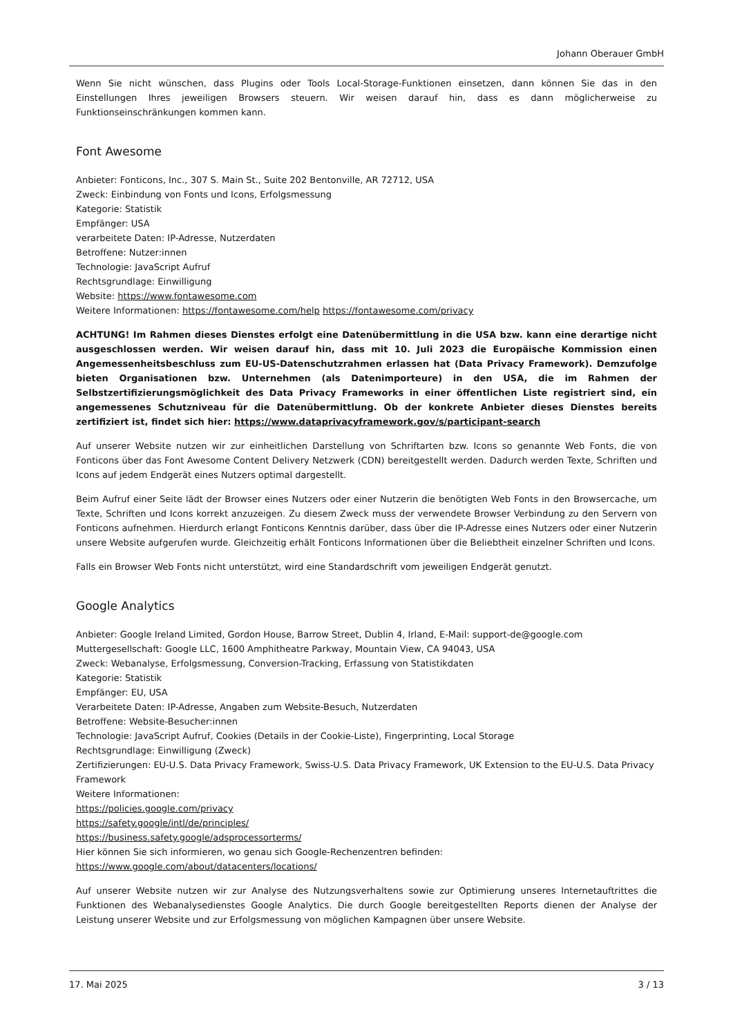Johann Oberauer GmbH
Wenn Sie nicht wünschen, dass Plugins oder Tools Local-Storage-Funktionen einsetzen, dann können Sie das in den Einstellungen Ihres jeweiligen Browsers steuern. Wir weisen darauf hin, dass es dann möglicherweise zu Funktionseinschränkungen kommen kann.
Font Awesome
Anbieter: Fonticons, Inc., 307 S. Main St., Suite 202 Bentonville, AR 72712, USA
Zweck: Einbindung von Fonts und Icons, Erfolgsmessung
Kategorie: Statistik
Empfänger: USA
verarbeitete Daten: IP-Adresse, Nutzerdaten
Betroffene: Nutzer:innen
Technologie: JavaScript Aufruf
Rechtsgrundlage: Einwilligung
Website: https://www.fontawesome.com
Weitere Informationen: https://fontawesome.com/help https://fontawesome.com/privacy
ACHTUNG! Im Rahmen dieses Dienstes erfolgt eine Datenübermittlung in die USA bzw. kann eine derartige nicht ausgeschlossen werden. Wir weisen darauf hin, dass mit 10. Juli 2023 die Europäische Kommission einen Angemessenheitsbeschluss zum EU-US-Datenschutzrahmen erlassen hat (Data Privacy Framework). Demzufolge bieten Organisationen bzw. Unternehmen (als Datenimporteure) in den USA, die im Rahmen der Selbstzertifizierungsmöglichkeit des Data Privacy Frameworks in einer öffentlichen Liste registriert sind, ein angemessenes Schutzniveau für die Datenübermittlung. Ob der konkrete Anbieter dieses Dienstes bereits zertifiziert ist, findet sich hier: https://www.dataprivacyframework.gov/s/participant-search
Auf unserer Website nutzen wir zur einheitlichen Darstellung von Schriftarten bzw. Icons so genannte Web Fonts, die von Fonticons über das Font Awesome Content Delivery Netzwerk (CDN) bereitgestellt werden. Dadurch werden Texte, Schriften und Icons auf jedem Endgerät eines Nutzers optimal dargestellt.
Beim Aufruf einer Seite lädt der Browser eines Nutzers oder einer Nutzerin die benötigten Web Fonts in den Browsercache, um Texte, Schriften und Icons korrekt anzuzeigen. Zu diesem Zweck muss der verwendete Browser Verbindung zu den Servern von Fonticons aufnehmen. Hierdurch erlangt Fonticons Kenntnis darüber, dass über die IP-Adresse eines Nutzers oder einer Nutzerin unsere Website aufgerufen wurde. Gleichzeitig erhält Fonticons Informationen über die Beliebtheit einzelner Schriften und Icons.
Falls ein Browser Web Fonts nicht unterstützt, wird eine Standardschrift vom jeweiligen Endgerät genutzt.
Google Analytics
Anbieter: Google Ireland Limited, Gordon House, Barrow Street, Dublin 4, Irland, E-Mail: support-de@google.com
Muttergesellschaft: Google LLC, 1600 Amphitheatre Parkway, Mountain View, CA 94043, USA
Zweck: Webanalyse, Erfolgsmessung, Conversion-Tracking, Erfassung von Statistikdaten
Kategorie: Statistik
Empfänger: EU, USA
Verarbeitete Daten: IP-Adresse, Angaben zum Website-Besuch, Nutzerdaten
Betroffene: Website-Besucher:innen
Technologie: JavaScript Aufruf, Cookies (Details in der Cookie-Liste), Fingerprinting, Local Storage
Rechtsgrundlage: Einwilligung (Zweck)
Zertifizierungen: EU-U.S. Data Privacy Framework, Swiss-U.S. Data Privacy Framework, UK Extension to the EU-U.S. Data Privacy Framework
Weitere Informationen:
https://policies.google.com/privacy
https://safety.google/intl/de/principles/
https://business.safety.google/adsprocessorterms/
Hier können Sie sich informieren, wo genau sich Google-Rechenzentren befinden: https://www.google.com/about/datacenters/locations/
Auf unserer Website nutzen wir zur Analyse des Nutzungsverhaltens sowie zur Optimierung unseres Internetauftrittes die Funktionen des Webanalysedienstes Google Analytics. Die durch Google bereitgestellten Reports dienen der Analyse der Leistung unserer Website und zur Erfolgsmessung von möglichen Kampagnen über unsere Website.
17. Mai 2025 3 / 13